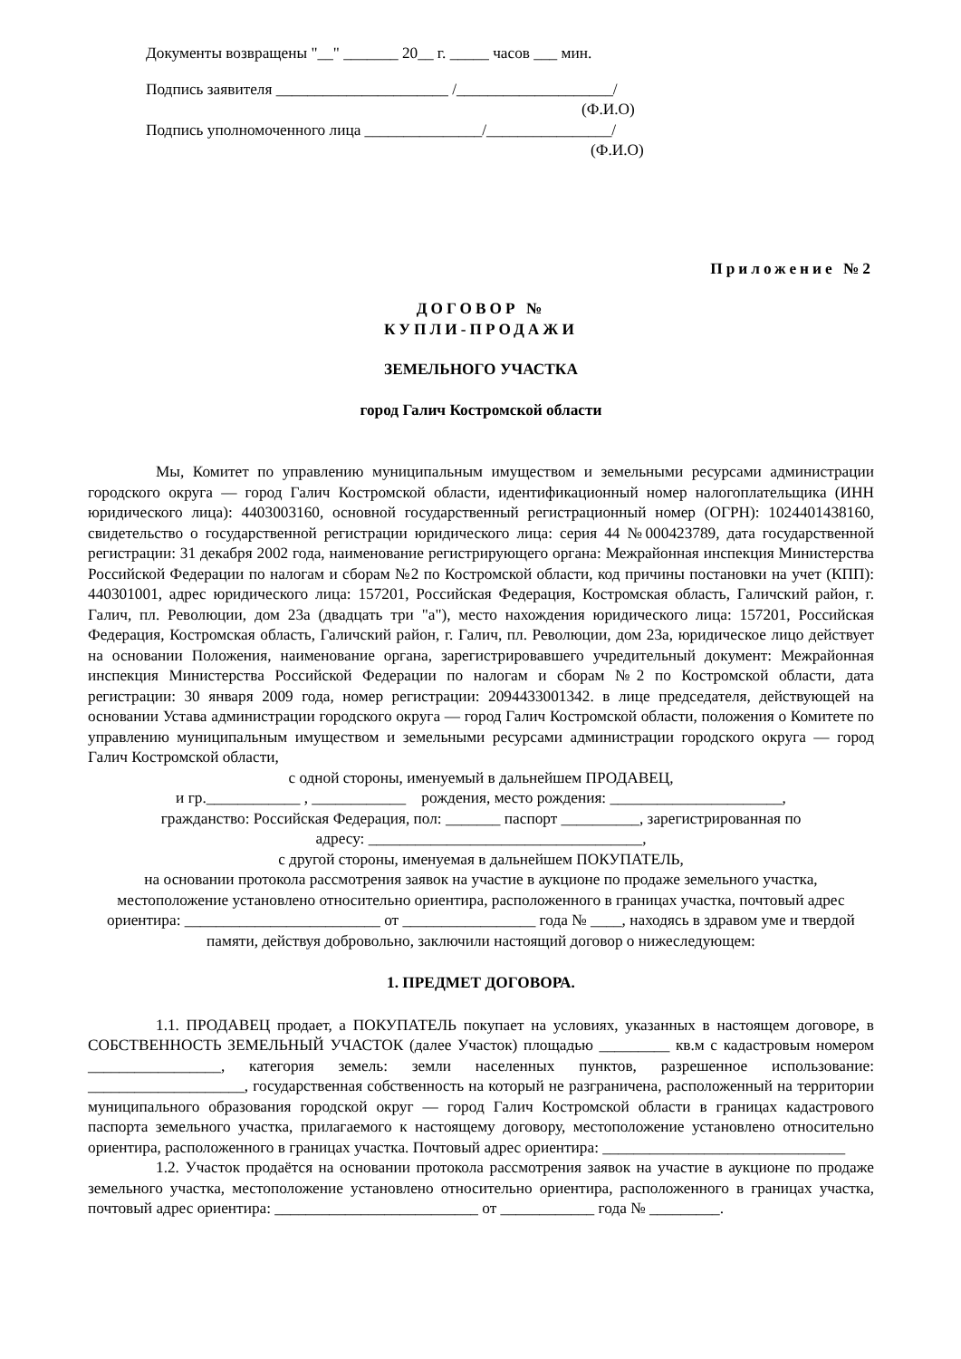Документы возвращены "__" _______ 20__ г. _____ часов ___ мин.
Подпись заявителя ______________________ /____________________/
(Ф.И.О)
Подпись уполномоченного лица _______________/________________/
(Ф.И.О)
Приложение №2
ДОГОВОР №
КУПЛИ-ПРОДАЖИ
ЗЕМЕЛЬНОГО УЧАСТКА
город Галич Костромской области
Мы, Комитет по управлению муниципальным имуществом и земельными ресурсами администрации городского округа — город Галич Костромской области, идентификационный номер налогоплательщика (ИНН юридического лица): 4403003160, основной государственный регистрационный номер (ОГРН): 1024401438160, свидетельство о государственной регистрации юридического лица: серия 44 №000423789, дата государственной регистрации: 31 декабря 2002 года, наименование регистрирующего органа: Межрайонная инспекция Министерства Российской Федерации по налогам и сборам №2 по Костромской области, код причины постановки на учет (КПП): 440301001, адрес юридического лица: 157201, Российская Федерация, Костромская область, Галичский район, г. Галич, пл. Революции, дом 23а (двадцать три "а"), место нахождения юридического лица: 157201, Российская Федерация, Костромская область, Галичский район, г. Галич, пл. Революции, дом 23а, юридическое лицо действует на основании Положения, наименование органа, зарегистрировавшего учредительный документ: Межрайонная инспекция Министерства Российской Федерации по налогам и сборам №2 по Костромской области, дата регистрации: 30 января 2009 года, номер регистрации: 2094433001342. в лице председателя, действующей на основании Устава администрации городского округа — город Галич Костромской области, положения о Комитете по управлению муниципальным имуществом и земельными ресурсами администрации городского округа — город Галич Костромской области,
с одной стороны, именуемый в дальнейшем ПРОДАВЕЦ,
и гр.____________ , ____________ рождения, место рождения: ______________________,
гражданство: Российская Федерация, пол: _______ паспорт __________, зарегистрированная по
адресу: ___________________________________,
с другой стороны, именуемая в дальнейшем ПОКУПАТЕЛЬ,
на основании протокола рассмотрения заявок на участие в аукционе по продаже земельного участка, местоположение установлено относительно ориентира, расположенного в границах участка, почтовый адрес ориентира: _________________________ от _________________ года № ____, находясь в здравом уме и твердой памяти, действуя добровольно, заключили настоящий договор о нижеследующем:
1. ПРЕДМЕТ ДОГОВОРА.
1.1. ПРОДАВЕЦ продает, а ПОКУПАТЕЛЬ покупает на условиях, указанных в настоящем договоре, в СОБСТВЕННОСТЬ ЗЕМЕЛЬНЫЙ УЧАСТОК (далее Участок) площадью _________ кв.м с кадастровым номером _________________, категория земель: земли населенных пунктов, разрешенное использование: ____________________, государственная собственность на который не разграничена, расположенный на территории муниципального образования городской округ — город Галич Костромской области в границах кадастрового паспорта земельного участка, прилагаемого к настоящему договору, местоположение установлено относительно ориентира, расположенного в границах участка. Почтовый адрес ориентира: _______________________________
1.2. Участок продаётся на основании протокола рассмотрения заявок на участие в аукционе по продаже земельного участка, местоположение установлено относительно ориентира, расположенного в границах участка, почтовый адрес ориентира: __________________________ от ____________ года № _________.